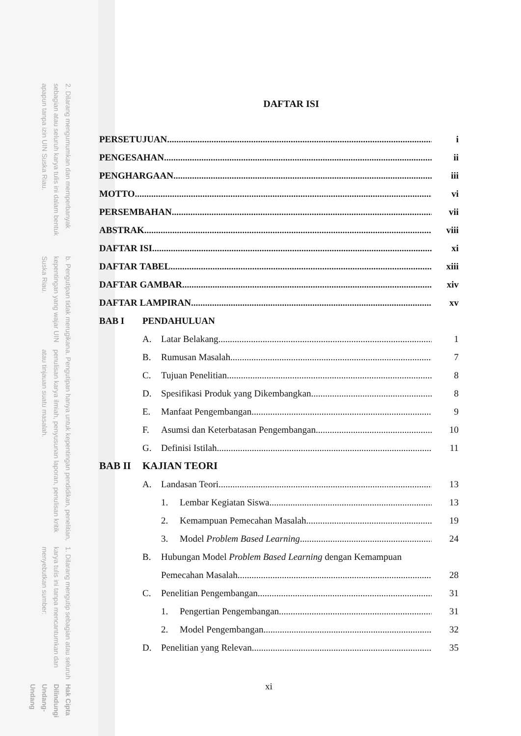2. Dilarang mengumumkan dan memperbanyak sebagian atau seluruh karya tulis ini dalam bentuk apapun tanpa izin UIN Suska Riau.
b. Pengutipan tidak merugikan kepentingan yang wajar UIN Suska Riau.
a. Pengutipan hanya untuk kepentingan pendidikan, penelitian, penulisan karya ilmiah, penyusunan laporan, penulisan kritik atau tinjauan suatu masalah.
1. Dilarang mengutip sebagian atau seluruh karya tulis ini tanpa mencantumkan dan menyebutkan sumber:
Hak Cipta Dilindungi Undang-Undang
DAFTAR ISI
PERSETUJUAN i
PENGESAHAN ii
PENGHARGAAN iii
MOTTO vi
PERSEMBAHAN vii
ABSTRAK viii
DAFTAR ISI xi
DAFTAR TABEL xiii
DAFTAR GAMBAR xiv
DAFTAR LAMPIRAN xv
BAB I PENDAHULUAN
A. Latar Belakang 1
B. Rumusan Masalah 7
C. Tujuan Penelitian 8
D. Spesifikasi Produk yang Dikembangkan 8
E. Manfaat Pengembangan 9
F. Asumsi dan Keterbatasan Pengembangan 10
G. Definisi Istilah 11
BAB II KAJIAN TEORI
A. Landasan Teori 13
1. Lembar Kegiatan Siswa 13
2. Kemampuan Pemecahan Masalah 19
3. Model Problem Based Learning 24
B. Hubungan Model Problem Based Learning dengan Kemampuan
Pemecahan Masalah 28
C. Penelitian Pengembangan 31
1. Pengertian Pengembangan 31
2. Model Pengembangan 32
D. Penelitian yang Relevan 35
xi